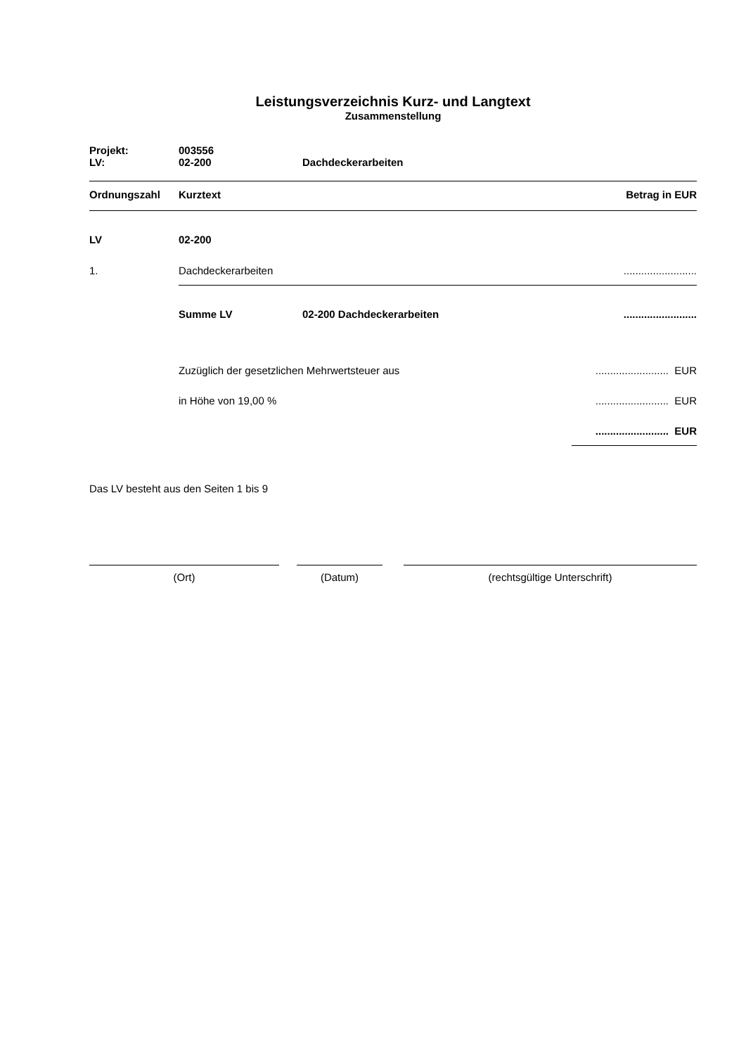Leistungsverzeichnis Kurz- und Langtext
Zusammenstellung
| Projekt: | 003556 | |
| LV: | 02-200 | Dachdeckerarbeiten |
| Ordnungszahl | Kurztext | Betrag in EUR |
| --- | --- | --- |
| LV | 02-200 | | |
| 1. | Dachdeckerarbeiten | | ......................... |
| | Summe LV | 02-200 Dachdeckerarbeiten | ......................... |
| | Zuzüglich der gesetzlichen Mehrwertsteuer aus | | ......................... EUR |
| | in Höhe von 19,00 % | | ......................... EUR |
| | | | ......................... EUR |
Das LV besteht aus den Seiten 1 bis 9
(Ort) (Datum) (rechtsgültige Unterschrift)